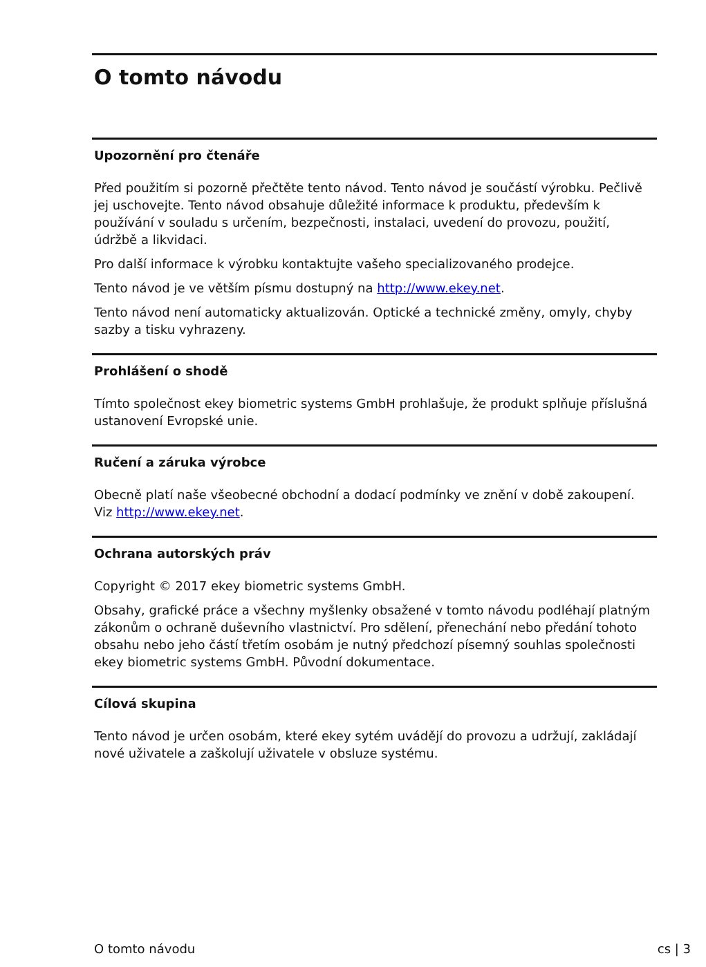O tomto návodu
Upozornění pro čtenáře
Před použitím si pozorně přečtěte tento návod. Tento návod je součástí výrobku. Pečlivě jej uschovejte. Tento návod obsahuje důležité informace k produktu, především k používání v souladu s určením, bezpečnosti, instalaci, uvedení do provozu, použití, údržbě a likvidaci.
Pro další informace k výrobku kontaktujte vašeho specializovaného prodejce.
Tento návod je ve větším písmu dostupný na http://www.ekey.net.
Tento návod není automaticky aktualizován. Optické a technické změny, omyly, chyby sazby a tisku vyhrazeny.
Prohlášení o shodě
Tímto společnost ekey biometric systems GmbH prohlašuje, že produkt splňuje příslušná ustanovení Evropské unie.
Ručení a záruka výrobce
Obecně platí naše všeobecné obchodní a dodací podmínky ve znění v době zakoupení. Viz http://www.ekey.net.
Ochrana autorských práv
Copyright © 2017 ekey biometric systems GmbH.
Obsahy, grafické práce a všechny myšlenky obsažené v tomto návodu podléhají platným zákonům o ochraně duševního vlastnictví. Pro sdělení, přenechání nebo předání tohoto obsahu nebo jeho částí třetím osobám je nutný předchozí písemný souhlas společnosti ekey biometric systems GmbH. Původní dokumentace.
Cílová skupina
Tento návod je určen osobám, které ekey sytém uvádějí do provozu a udržují, zakládají nové uživatele a zaškolují uživatele v obsluze systému.
O tomto návodu cs | 3